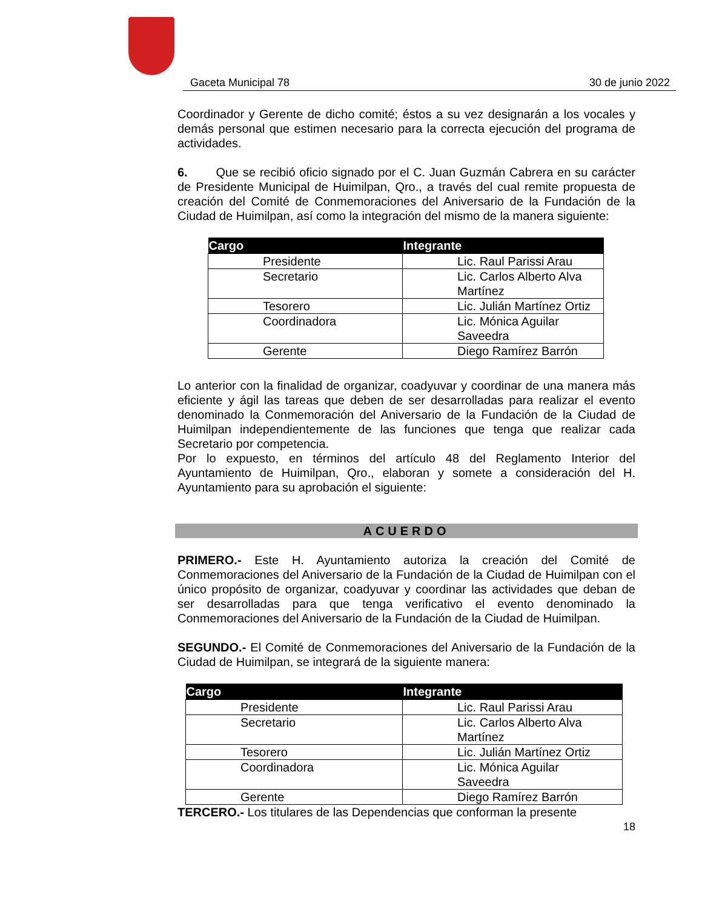Gaceta Municipal 78 30 de junio 2022
Coordinador y Gerente de dicho comité; éstos a su vez designarán a los vocales y demás personal que estimen necesario para la correcta ejecución del programa de actividades.
6. Que se recibió oficio signado por el C. Juan Guzmán Cabrera en su carácter de Presidente Municipal de Huimilpan, Qro., a través del cual remite propuesta de creación del Comité de Conmemoraciones del Aniversario de la Fundación de la Ciudad de Huimilpan, así como la integración del mismo de la manera siguiente:
| Cargo | Integrante |
| --- | --- |
| Presidente | Lic. Raul Parissi Arau |
| Secretario | Lic. Carlos Alberto Alva Martínez |
| Tesorero | Lic. Julián Martínez Ortiz |
| Coordinadora | Lic. Mónica Aguilar Saveedra |
| Gerente | Diego Ramírez Barrón |
Lo anterior con la finalidad de organizar, coadyuvar y coordinar de una manera más eficiente y ágil las tareas que deben de ser desarrolladas para realizar el evento denominado la Conmemoración del Aniversario de la Fundación de la Ciudad de Huimilpan independientemente de las funciones que tenga que realizar cada Secretario por competencia.
Por lo expuesto, en términos del artículo 48 del Reglamento Interior del Ayuntamiento de Huimilpan, Qro., elaboran y somete a consideración del H. Ayuntamiento para su aprobación el siguiente:
ACUERDO
PRIMERO.- Este H. Ayuntamiento autoriza la creación del Comité de Conmemoraciones del Aniversario de la Fundación de la Ciudad de Huimilpan con el único propósito de organizar, coadyuvar y coordinar las actividades que deban de ser desarrolladas para que tenga verificativo el evento denominado la Conmemoraciones del Aniversario de la Fundación de la Ciudad de Huimilpan.
SEGUNDO.- El Comité de Conmemoraciones del Aniversario de la Fundación de la Ciudad de Huimilpan, se integrará de la siguiente manera:
| Cargo | Integrante |
| --- | --- |
| Presidente | Lic. Raul Parissi Arau |
| Secretario | Lic. Carlos Alberto Alva Martínez |
| Tesorero | Lic. Julián Martínez Ortiz |
| Coordinadora | Lic. Mónica Aguilar Saveedra |
| Gerente | Diego Ramírez Barrón |
TERCERO.- Los titulares de las Dependencias que conforman la presente
18